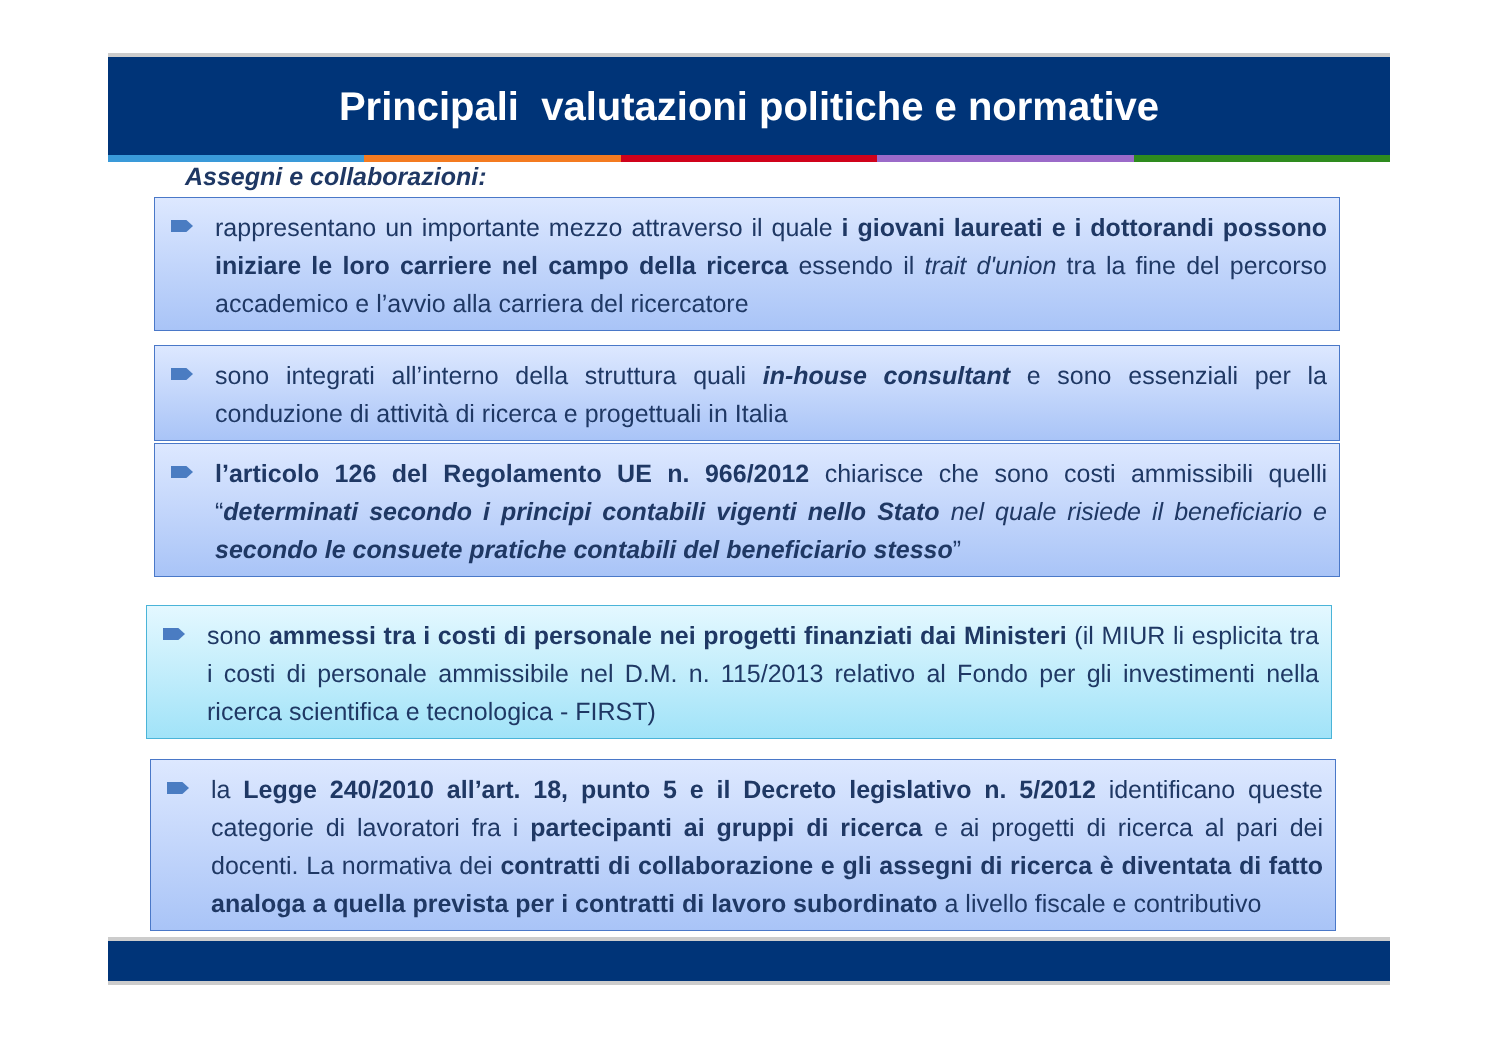Principali valutazioni politiche e normative
Assegni e collaborazioni:
rappresentano un importante mezzo attraverso il quale i giovani laureati e i dottorandi possono iniziare le loro carriere nel campo della ricerca essendo il trait d'union tra la fine del percorso accademico e l’avvio alla carriera del ricercatore
sono integrati all’interno della struttura quali in-house consultant e sono essenziali per la conduzione di attività di ricerca e progettuali in Italia
l’articolo 126 del Regolamento UE n. 966/2012 chiarisce che sono costi ammissibili quelli “determinati secondo i principi contabili vigenti nello Stato nel quale risiede il beneficiario e secondo le consuete pratiche contabili del beneficiario stesso”
sono ammessi tra i costi di personale nei progetti finanziati dai Ministeri (il MIUR li esplicita tra i costi di personale ammissibile nel D.M. n. 115/2013 relativo al Fondo per gli investimenti nella ricerca scientifica e tecnologica - FIRST)
la Legge 240/2010 all’art. 18, punto 5 e il Decreto legislativo n. 5/2012 identificano queste categorie di lavoratori fra i partecipanti ai gruppi di ricerca e ai progetti di ricerca al pari dei docenti. La normativa dei contratti di collaborazione e gli assegni di ricerca è diventata di fatto analoga a quella prevista per i contratti di lavoro subordinato a livello fiscale e contributivo